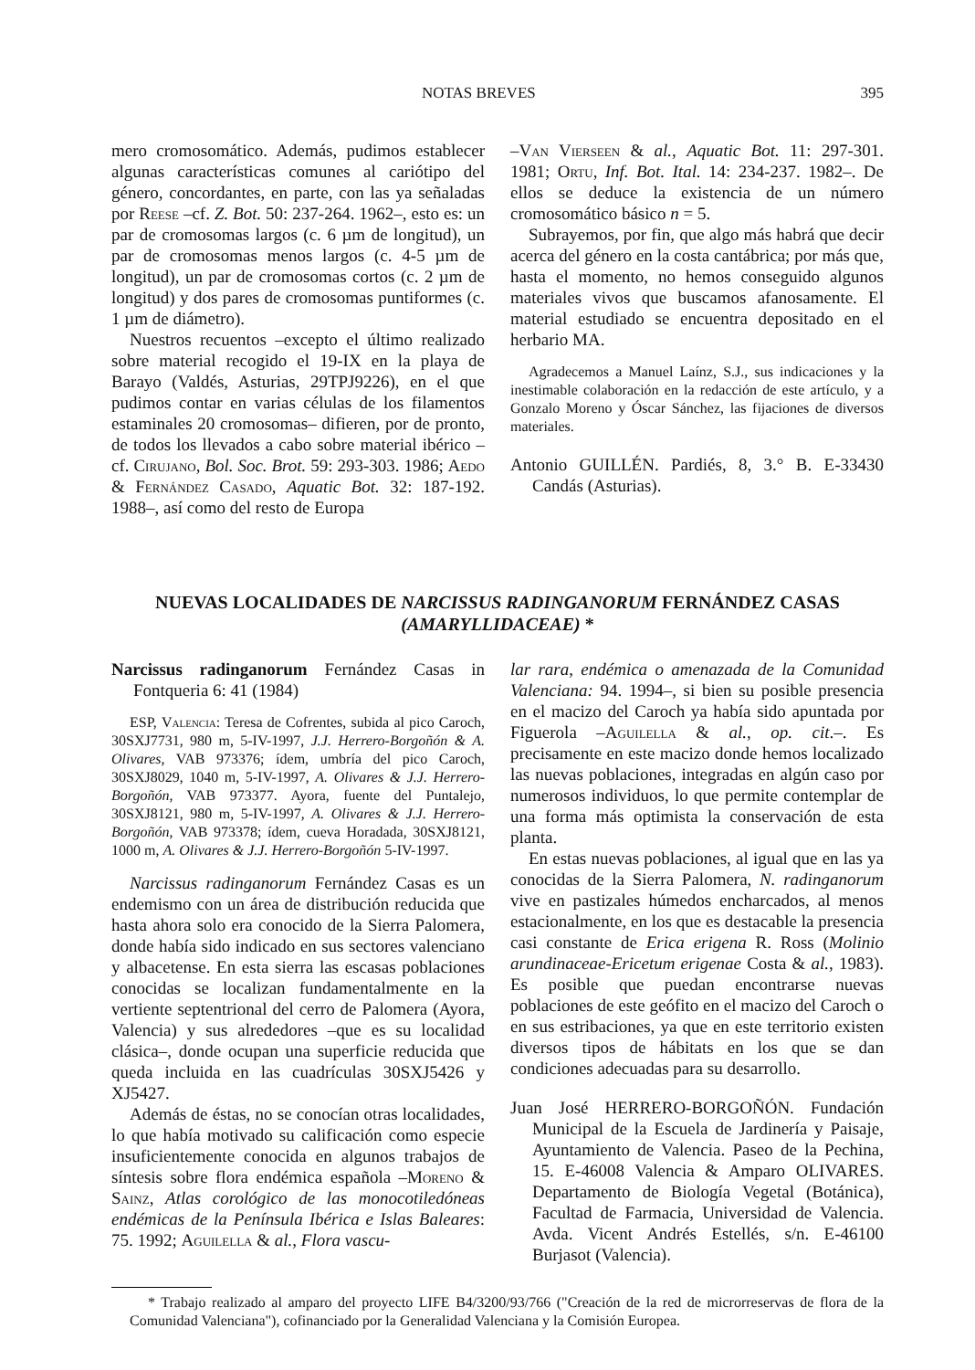NOTAS BREVES 395
mero cromosomático. Además, pudimos establecer algunas características comunes al cariótipo del género, concordantes, en parte, con las ya señaladas por Reese –cf. Z. Bot. 50: 237-264. 1962–, esto es: un par de cromosomas largos (c. 6 µm de longitud), un par de cromosomas menos largos (c. 4-5 µm de longitud), un par de cromosomas cortos (c. 2 µm de longitud) y dos pares de cromosomas puntiformes (c. 1 µm de diámetro).
Nuestros recuentos –excepto el último realizado sobre material recogido el 19-IX en la playa de Barayo (Valdés, Asturias, 29TPJ9226), en el que pudimos contar en varias células de los filamentos estaminales 20 cromosomas– difieren, por de pronto, de todos los llevados a cabo sobre material ibérico –cf. Cirujano, Bol. Soc. Brot. 59: 293-303. 1986; Aedo & Fernández Casado, Aquatic Bot. 32: 187-192. 1988–, así como del resto de Europa
–Van Vierseen & al., Aquatic Bot. 11: 297-301. 1981; Ortu, Inf. Bot. Ital. 14: 234-237. 1982–. De ellos se deduce la existencia de un número cromosomático básico n = 5.
Subrayemos, por fin, que algo más habrá que decir acerca del género en la costa cantábrica; por más que, hasta el momento, no hemos conseguido algunos materiales vivos que buscamos afanosamente. El material estudiado se encuentra depositado en el herbario MA.
Agradecemos a Manuel Laínz, S.J., sus indicaciones y la inestimable colaboración en la redacción de este artículo, y a Gonzalo Moreno y Óscar Sánchez, las fijaciones de diversos materiales.
Antonio GUILLÉN. Pardiés, 8, 3.° B. E-33430 Candás (Asturias).
NUEVAS LOCALIDADES DE NARCISSUS RADINGANORUM FERNÁNDEZ CASAS
(AMARYLLIDACEAE) *
Narcissus radinganorum Fernández Casas in Fontqueria 6: 41 (1984)
ESP, Valencia: Teresa de Cofrentes, subida al pico Caroch, 30SXJ7731, 980 m, 5-IV-1997, J.J. Herrero-Borgoñón & A. Olivares, VAB 973376; ídem, umbría del pico Caroch, 30SXJ8029, 1040 m, 5-IV-1997, A. Olivares & J.J. Herrero-Borgoñón, VAB 973377. Ayora, fuente del Puntalejo, 30SXJ8121, 980 m, 5-IV-1997, A. Olivares & J.J. Herrero-Borgoñón, VAB 973378; ídem, cueva Horadada, 30SXJ8121, 1000 m, A. Olivares & J.J. Herrero-Borgoñón 5-IV-1997.
Narcissus radinganorum Fernández Casas es un endemismo con un área de distribución reducida que hasta ahora solo era conocido de la Sierra Palomera, donde había sido indicado en sus sectores valenciano y albacetense. En esta sierra las escasas poblaciones conocidas se localizan fundamentalmente en la vertiente septentrional del cerro de Palomera (Ayora, Valencia) y sus alrededores –que es su localidad clásica–, donde ocupan una superficie reducida que queda incluida en las cuadrículas 30SXJ5426 y XJ5427.
Además de éstas, no se conocían otras localidades, lo que había motivado su calificación como especie insuficientemente conocida en algunos trabajos de síntesis sobre flora endémica española –Moreno & Sainz, Atlas corológico de las monocotiledóneas endémicas de la Península Ibérica e Islas Baleares: 75. 1992; Aguilella & al., Flora vascu-
lar rara, endémica o amenazada de la Comunidad Valenciana: 94. 1994–, si bien su posible presencia en el macizo del Caroch ya había sido apuntada por Figuerola –Aguilella & al., op. cit.–. Es precisamente en este macizo donde hemos localizado las nuevas poblaciones, integradas en algún caso por numerosos individuos, lo que permite contemplar de una forma más optimista la conservación de esta planta.
En estas nuevas poblaciones, al igual que en las ya conocidas de la Sierra Palomera, N. radinganorum vive en pastizales húmedos encharcados, al menos estacionalmente, en los que es destacable la presencia casi constante de Erica erigena R. Ross (Molinio arundinaceae-Ericetum erigenae Costa & al., 1983). Es posible que puedan encontrarse nuevas poblaciones de este geófito en el macizo del Caroch o en sus estribaciones, ya que en este territorio existen diversos tipos de hábitats en los que se dan condiciones adecuadas para su desarrollo.
Juan José HERRERO-BORGOÑÓN. Fundación Municipal de la Escuela de Jardinería y Paisaje, Ayuntamiento de Valencia. Paseo de la Pechina, 15. E-46008 Valencia & Amparo OLIVARES. Departamento de Biología Vegetal (Botánica), Facultad de Farmacia, Universidad de Valencia. Avda. Vicent Andrés Estellés, s/n. E-46100 Burjasot (Valencia).
* Trabajo realizado al amparo del proyecto LIFE B4/3200/93/766 ("Creación de la red de microrreservas de flora de la Comunidad Valenciana"), cofinanciado por la Generalidad Valenciana y la Comisión Europea.